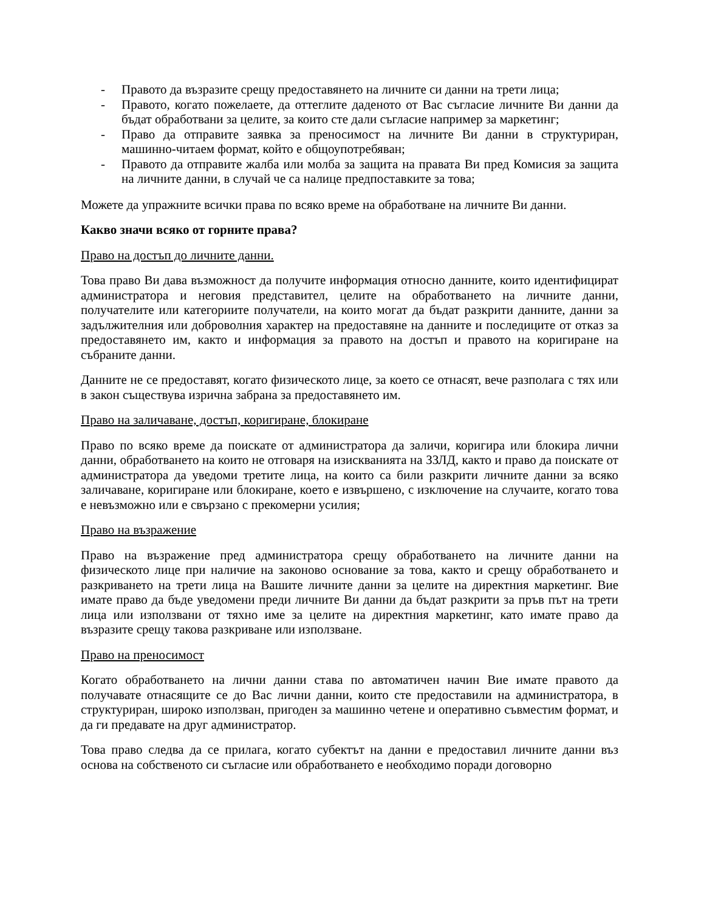- Правото да възразите срещу предоставянето на личните си данни на трети лица;
- Правото, когато пожелаете, да оттеглите даденото от Вас съгласие личните Ви данни да бъдат обработвани за целите, за които сте дали съгласие например за маркетинг;
- Право да отправите заявка за преносимост на личните Ви данни в структуриран, машинно-читаем формат, който е общоупотребяван;
- Правото да отправите жалба или молба за защита на правата Ви пред Комисия за защита на личните данни, в случай че са налице предпоставките за това;
Можете да упражните всички права по всяко време на обработване на личните Ви данни.
Какво значи всяко от горните права?
Право на достъп до личните данни.
Това право Ви дава възможност да получите информация относно данните, които идентифицират администратора и неговия представител, целите на обработването на личните данни, получателите или категориите получатели, на които могат да бъдат разкрити данните, данни за задължителния или доброволния характер на предоставяне на данните и последиците от отказ за предоставянето им, както и информация за правото на достъп и правото на коригиране на събраните данни.
Данните не се предоставят, когато физическото лице, за което се отнасят, вече разполага с тях или в закон съществува изрична забрана за предоставянето им.
Право на заличаване, достъп, коригиране, блокиране
Право по всяко време да поискате от администратора да заличи, коригира или блокира лични данни, обработването на които не отговаря на изискванията на ЗЗЛД, както и право да поискате от администратора да уведоми третите лица, на които са били разкрити личните данни за всяко заличаване, коригиране или блокиране, което е извършено, с изключение на случаите, когато това е невъзможно или е свързано с прекомерни усилия;
Право на възражение
Право на възражение пред администратора срещу обработването на личните данни на физическото лице при наличие на законово основание за това, както и срещу обработването и разкриването на трети лица на Вашите личните данни за целите на директния маркетинг. Вие имате право да бъде уведомени преди личните Ви данни да бъдат разкрити за пръв път на трети лица или използвани от тяхно име за целите на директния маркетинг, като имате право да възразите срещу такова разкриване или използване.
Право на преносимост
Когато обработването на лични данни става по автоматичен начин Вие имате правото да получавате отнасящите се до Вас лични данни, които сте предоставили на администратора, в структуриран, широко използван, пригоден за машинно четене и оперативно съвместим формат, и да ги предавате на друг администратор.
Това право следва да се прилага, когато субектът на данни е предоставил личните данни въз основа на собственото си съгласие или обработването е необходимо поради договорно